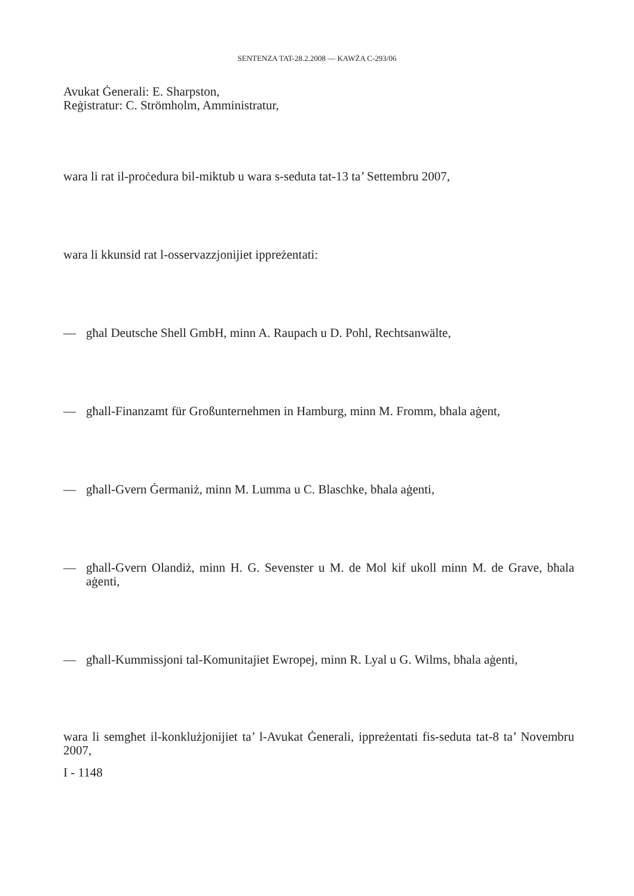SENTENZA TAT-28.2.2008 — KAWŻA C-293/06
Avukat Ġenerali: E. Sharpston,
Reġistratur: C. Strömholm, Amministratur,
wara li rat il-proċedura bil-miktub u wara s-seduta tat-13 ta’ Settembru 2007,
wara li kkunsid rat l-osservazzjonijiet ippreżentati:
— għal Deutsche Shell GmbH, minn A. Raupach u D. Pohl, Rechtsanwälte,
— għall-Finanzamt für Großunternehmen in Hamburg, minn M. Fromm, bħala aġent,
— għall-Gvern Ġermaniż, minn M. Lumma u C. Blaschke, bħala aġenti,
— għall-Gvern Olandiż, minn H. G. Sevenster u M. de Mol kif ukoll minn M. de Grave, bħala aġenti,
— għall-Kummissjoni tal-Komunitajiet Ewropej, minn R. Lyal u G. Wilms, bħala aġenti,
wara li semgħet il-konklużjonijiet ta’ l-Avukat Ġenerali, ippreżentati fis-seduta tat-8 ta’ Novembru 2007,
I - 1148